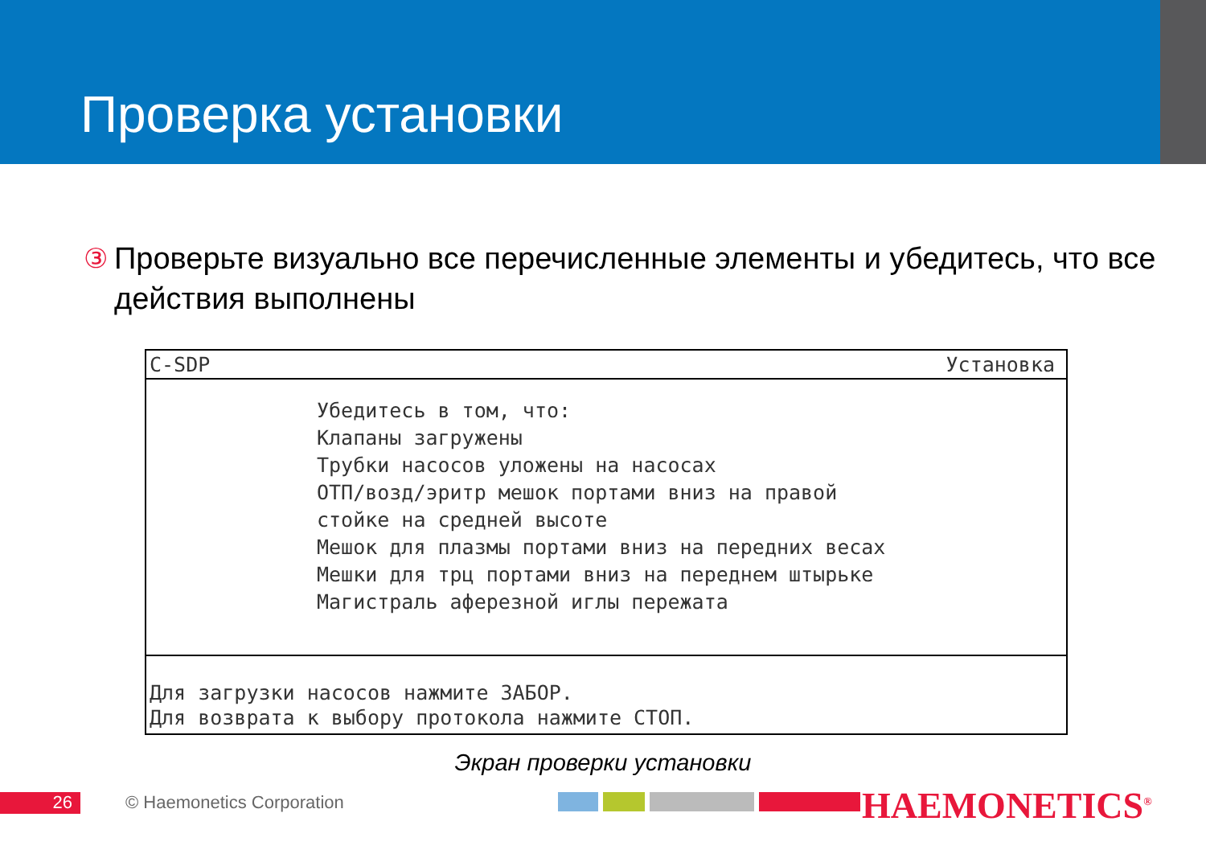Проверка установки
③ Проверьте визуально все перечисленные элементы и убедитесь, что все действия выполнены
C-SDP Установка
Убедитесь в том, что: Клапаны загружены Трубки насосов уложены на насосах ОТП/возд/эритр мешок портами вниз на правой стойке на средней высоте Мешок для плазмы портами вниз на передних весах Мешки для трц портами вниз на переднем штырьке Магистраль аферезной иглы пережата
Для загрузки насосов нажмите ЗАБОР.
Для возврата к выбору протокола нажмите СТОП.
Экран проверки установки
26 © Haemonetics Corporation HAEMONETICS<sup>®</sup>